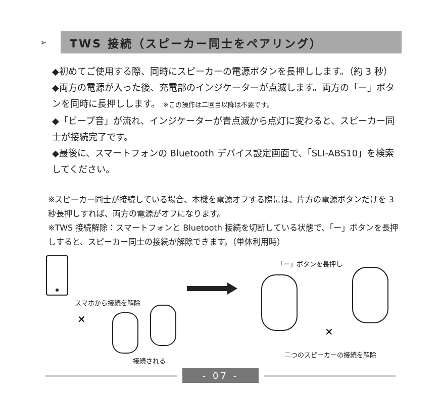➢
TWS 接続（スピーカー同士をペアリング）
◆初めてご使用する際、同時にスピーカーの電源ボタンを長押しします。（約 3 秒）
◆両方の電源が入った後、充電部のインジケーターが点滅します。両方の「ー」ボタンを同時に長押しします。 ※この操作は二回目以降は不要です。
◆「ビープ音」が流れ、インジケーターが青点滅から点灯に変わると、スピーカー同士が接続完了です。
◆最後に、スマートフォンの Bluetooth デバイス設定画面で、「SLI-ABS10」を検索してください。
※スピーカー同士が接続している場合、本機を電源オフする際には、片方の電源ボタンだけを 3 秒長押しすれば、両方の電源がオフになります。
※TWS 接続解除：スマートフォンと Bluetooth 接続を切断している状態で、「ー」ボタンを長押しすると、スピーカー同士の接続が解除できます。（単体利用時）
✕
✕
スマホから接続を解除
接続される
「ー」ボタンを長押し
二つのスピーカーの接続を解除
- 07 -